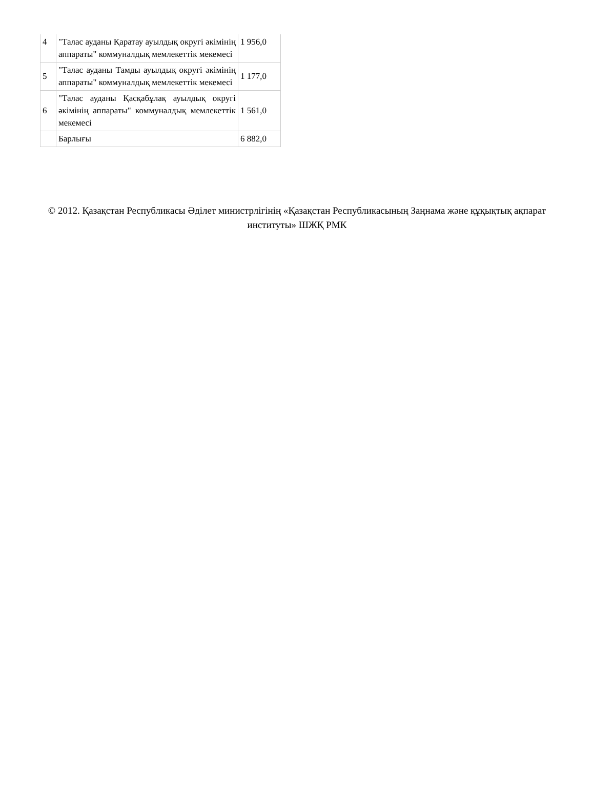| 4 | "Талас ауданы Қаратау ауылдық округі әкімінің аппараты" коммуналдық мемлекеттік мекемесі | 1 956,0 |
| 5 | "Талас ауданы Тамды ауылдық округі әкімінің аппараты" коммуналдық мемлекеттік мекемесі | 1 177,0 |
| 6 | "Талас ауданы Қасқабұлақ ауылдық округі әкімінің аппараты" коммуналдық мемлекеттік мекемесі | 1 561,0 |
| | Барлығы | 6 882,0 |
© 2012. Қазақстан Республикасы Әділет министрлігінің «Қазақстан Республикасының Заңнама және құқықтық ақпарат институты» ШЖҚ РМК